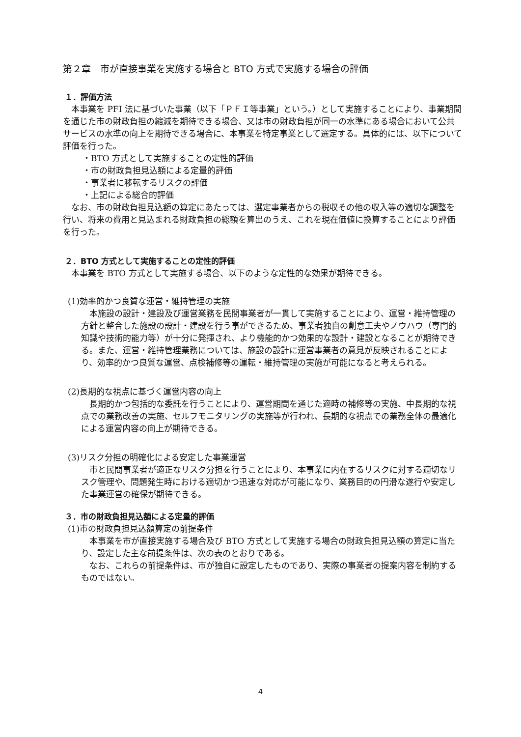第２章　市が直接事業を実施する場合と BTO 方式で実施する場合の評価
１．評価方法
本事業を PFI 法に基づいた事業（以下「ＰＦＩ等事業」という。）として実施することにより、事業期間を通じた市の財政負担の縮減を期待できる場合、又は市の財政負担が同一の水準にある場合において公共サービスの水準の向上を期待できる場合に、本事業を特定事業として選定する。具体的には、以下について評価を行った。
・BTO 方式として実施することの定性的評価
・市の財政負担見込額による定量的評価
・事業者に移転するリスクの評価
・上記による総合的評価
なお、市の財政負担見込額の算定にあたっては、選定事業者からの税収その他の収入等の適切な調整を行い、将来の費用と見込まれる財政負担の総額を算出のうえ、これを現在価値に換算することにより評価を行った。
２．BTO 方式として実施することの定性的評価
本事業を BTO 方式として実施する場合、以下のような定性的な効果が期待できる。
(1)効率的かつ良質な運営・維持管理の実施
本施設の設計・建設及び運営業務を民間事業者が一貫して実施することにより、運営・維持管理の方針と整合した施設の設計・建設を行う事ができるため、事業者独自の創意工夫やノウハウ（専門的知識や技術的能力等）が十分に発揮され、より機能的かつ効果的な設計・建設となることが期待できる。また、運営・維持管理業務については、施設の設計に運営事業者の意見が反映されることにより、効率的かつ良質な運営、点検補修等の運転・維持管理の実施が可能になると考えられる。
(2)長期的な視点に基づく運営内容の向上
長期的かつ包括的な委託を行うことにより、運営期間を通じた適時の補修等の実施、中長期的な視点での業務改善の実施、セルフモニタリングの実施等が行われ、長期的な視点での業務全体の最適化による運営内容の向上が期待できる。
(3)リスク分担の明確化による安定した事業運営
市と民間事業者が適正なリスク分担を行うことにより、本事業に内在するリスクに対する適切なリスク管理や、問題発生時における適切かつ迅速な対応が可能になり、業務目的の円滑な遂行や安定した事業運営の確保が期待できる。
３．市の財政負担見込額による定量的評価
(1)市の財政負担見込額算定の前提条件
本事業を市が直接実施する場合及び BTO 方式として実施する場合の財政負担見込額の算定に当たり、設定した主な前提条件は、次の表のとおりである。
なお、これらの前提条件は、市が独自に設定したものであり、実際の事業者の提案内容を制約するものではない。
4